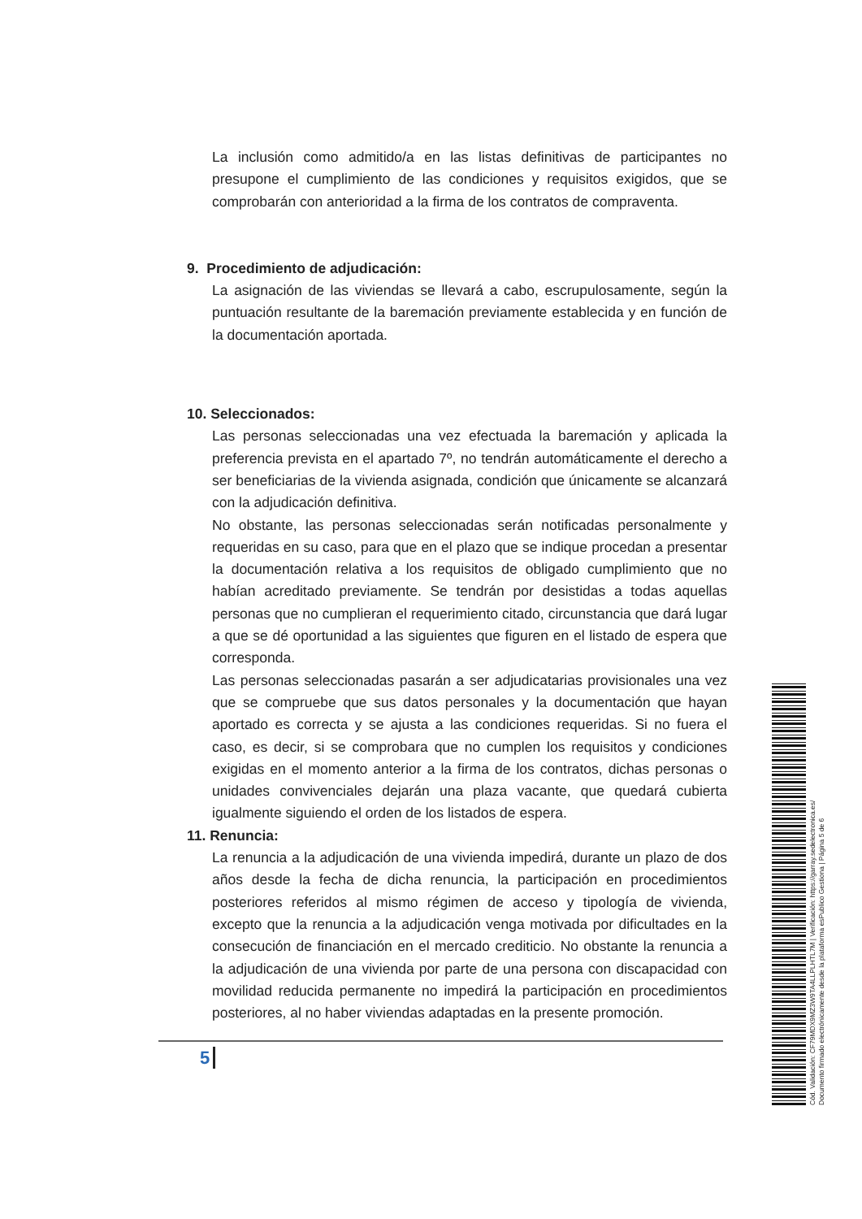La inclusión como admitido/a en las listas definitivas de participantes no presupone el cumplimiento de las condiciones y requisitos exigidos, que se comprobarán con anterioridad a la firma de los contratos de compraventa.
9. Procedimiento de adjudicación:
La asignación de las viviendas se llevará a cabo, escrupulosamente, según la puntuación resultante de la baremación previamente establecida y en función de la documentación aportada.
10. Seleccionados:
Las personas seleccionadas una vez efectuada la baremación y aplicada la preferencia prevista en el apartado 7º, no tendrán automáticamente el derecho a ser beneficiarias de la vivienda asignada, condición que únicamente se alcanzará con la adjudicación definitiva.
No obstante, las personas seleccionadas serán notificadas personalmente y requeridas en su caso, para que en el plazo que se indique procedan a presentar la documentación relativa a los requisitos de obligado cumplimiento que no habían acreditado previamente. Se tendrán por desistidas a todas aquellas personas que no cumplieran el requerimiento citado, circunstancia que dará lugar a que se dé oportunidad a las siguientes que figuren en el listado de espera que corresponda.
Las personas seleccionadas pasarán a ser adjudicatarias provisionales una vez que se compruebe que sus datos personales y la documentación que hayan aportado es correcta y se ajusta a las condiciones requeridas. Si no fuera el caso, es decir, si se comprobara que no cumplen los requisitos y condiciones exigidas en el momento anterior a la firma de los contratos, dichas personas o unidades convivenciales dejarán una plaza vacante, que quedará cubierta igualmente siguiendo el orden de los listados de espera.
11. Renuncia:
La renuncia a la adjudicación de una vivienda impedirá, durante un plazo de dos años desde la fecha de dicha renuncia, la participación en procedimientos posteriores referidos al mismo régimen de acceso y tipología de vivienda, excepto que la renuncia a la adjudicación venga motivada por dificultades en la consecución de financiación en el mercado crediticio. No obstante la renuncia a la adjudicación de una vivienda por parte de una persona con discapacidad con movilidad reducida permanente no impedirá la participación en procedimientos posteriores, al no haber viviendas adaptadas en la presente promoción.
5
Cód. Validación: CF79MDX9MZ3W9TA4LLPLHTL7M | Verificación: https://garray.sedelectronica.es/
Documento firmado electrónicamente desde la plataforma esPublico Gestiona | Página 5 de 6